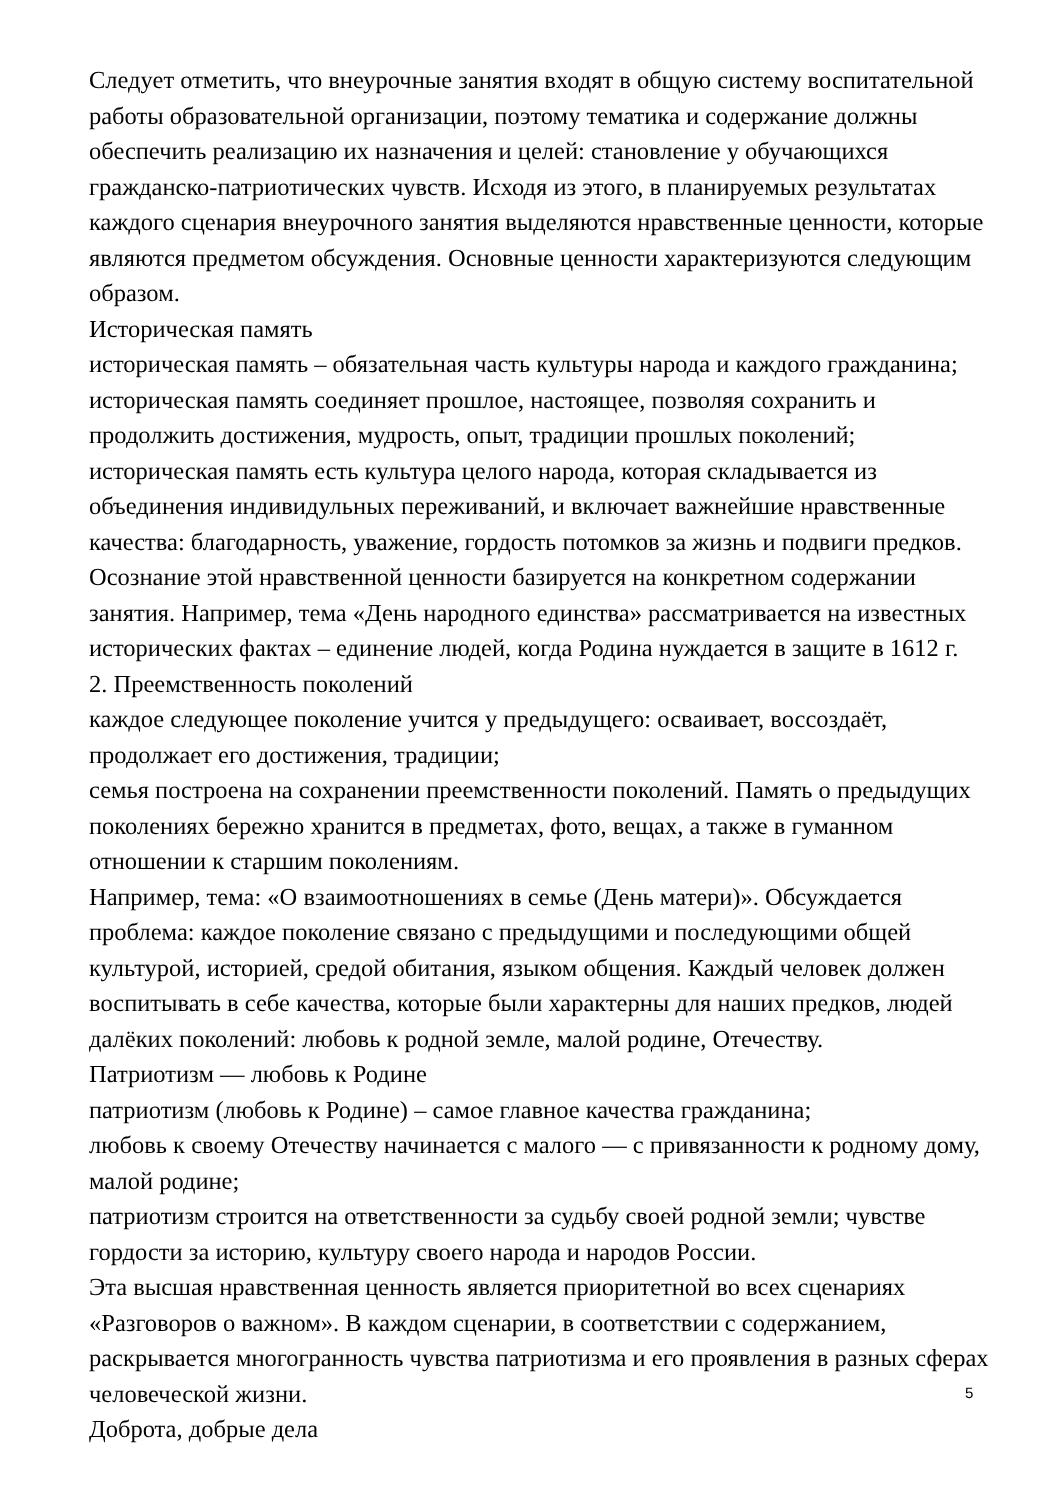Следует отметить, что внеурочные занятия входят в общую систему воспитательной работы образовательной организации, поэтому тематика и содержание должны обеспечить реализацию их назначения и целей: становление у обучающихся гражданско-патриотических чувств. Исходя из этого, в планируемых результатах каждого сценария внеурочного занятия выделяются нравственные ценности, которые являются предметом обсуждения. Основные ценности характеризуются следующим образом.
Историческая память
историческая память – обязательная часть культуры народа и каждого гражданина;
историческая память соединяет прошлое, настоящее, позволяя сохранить и продолжить достижения, мудрость, опыт, традиции прошлых поколений;
историческая память есть культура целого народа, которая складывается из объединения индивидульных переживаний, и включает важнейшие нравственные качества: благодарность, уважение, гордость потомков за жизнь и подвиги предков.
Осознание этой нравственной ценности базируется на конкретном содержании занятия. Например, тема «День народного единства» рассматривается на известных исторических фактах – единение людей, когда Родина нуждается в защите в 1612 г.
2. Преемственность поколений
каждое следующее поколение учится у предыдущего: осваивает, воссоздаёт, продолжает его достижения, традиции;
семья построена на сохранении преемственности поколений. Память о предыдущих поколениях бережно хранится в предметах, фото, вещах, а также в гуманном отношении к старшим поколениям.
Например, тема: «О взаимоотношениях в семье (День матери)». Обсуждается проблема: каждое поколение связано с предыдущими и последующими общей культурой, историей, средой обитания, языком общения. Каждый человек должен воспитывать в себе качества, которые были характерны для наших предков, людей далёких поколений: любовь к родной земле, малой родине, Отечеству.
Патриотизм — любовь к Родине
патриотизм (любовь к Родине) – самое главное качества гражданина;
любовь к своему Отечеству начинается с малого — с привязанности к родному дому, малой родине;
патриотизм строится на ответственности за судьбу своей родной земли; чувстве гордости за историю, культуру своего народа и народов России.
Эта высшая нравственная ценность является приоритетной во всех сценариях «Разговоров о важном». В каждом сценарии, в соответствии с содержанием, раскрывается многогранность чувства патриотизма и его проявления в разных сферах человеческой жизни.
Доброта, добрые дела
5